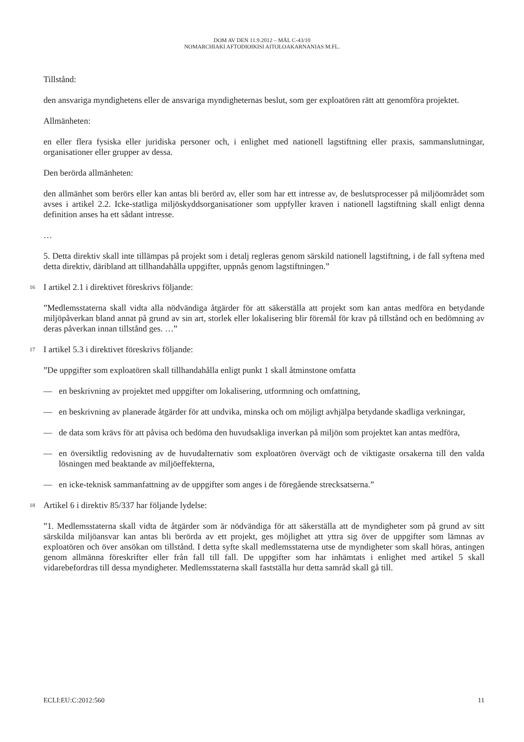DOM AV DEN 11.9.2012 – MÅL C-43/10
NOMARCHIAKI AFTODIOIKISI AITOLOAKARNANIAS M.FL.
Tillstånd:
den ansvariga myndighetens eller de ansvariga myndigheternas beslut, som ger exploatören rätt att genomföra projektet.
Allmänheten:
en eller flera fysiska eller juridiska personer och, i enlighet med nationell lagstiftning eller praxis, sammanslutningar, organisationer eller grupper av dessa.
Den berörda allmänheten:
den allmänhet som berörs eller kan antas bli berörd av, eller som har ett intresse av, de beslutsprocesser på miljöområdet som avses i artikel 2.2. Icke-statliga miljöskyddsorganisationer som uppfyller kraven i nationell lagstiftning skall enligt denna definition anses ha ett sådant intresse.
…
5. Detta direktiv skall inte tillämpas på projekt som i detalj regleras genom särskild nationell lagstiftning, i de fall syftena med detta direktiv, däribland att tillhandahålla uppgifter, uppnås genom lagstiftningen.”
16 I artikel 2.1 i direktivet föreskrivs följande:
”Medlemsstaterna skall vidta alla nödvändiga åtgärder för att säkerställa att projekt som kan antas medföra en betydande miljöpåverkan bland annat på grund av sin art, storlek eller lokalisering blir föremål för krav på tillstånd och en bedömning av deras påverkan innan tillstånd ges. …”
17 I artikel 5.3 i direktivet föreskrivs följande:
”De uppgifter som exploatören skall tillhandahålla enligt punkt 1 skall åtminstone omfatta
— en beskrivning av projektet med uppgifter om lokalisering, utformning och omfattning,
— en beskrivning av planerade åtgärder för att undvika, minska och om möjligt avhjälpa betydande skadliga verkningar,
— de data som krävs för att påvisa och bedöma den huvudsakliga inverkan på miljön som projektet kan antas medföra,
— en översiktlig redovisning av de huvudalternativ som exploatören övervägt och de viktigaste orsakerna till den valda lösningen med beaktande av miljöeffekterna,
— en icke-teknisk sammanfattning av de uppgifter som anges i de föregående strecksatserna.”
18 Artikel 6 i direktiv 85/337 har följande lydelse:
”1. Medlemsstaterna skall vidta de åtgärder som är nödvändiga för att säkerställa att de myndigheter som på grund av sitt särskilda miljöansvar kan antas bli berörda av ett projekt, ges möjlighet att yttra sig över de uppgifter som lämnas av exploatören och över ansökan om tillstånd. I detta syfte skall medlemsstaterna utse de myndigheter som skall höras, antingen genom allmänna föreskrifter eller från fall till fall. De uppgifter som har inhämtats i enlighet med artikel 5 skall vidarebefordras till dessa myndigheter. Medlemsstaterna skall fastställa hur detta samråd skall gå till.
ECLI:EU:C:2012:560 11